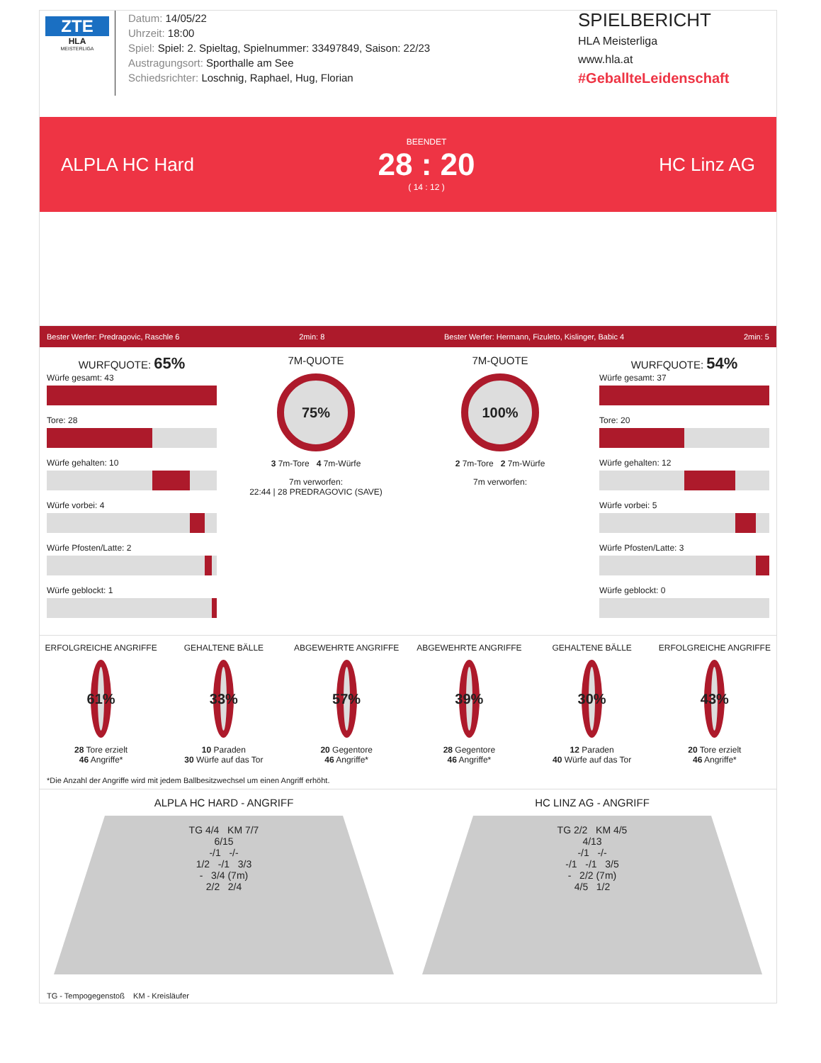ZTE
HLA
MEISTERLIGA
Datum: 14/05/22
Uhrzeit: 18:00
Spiel: Spiel: 2. Spieltag, Spielnummer: 33497849, Saison: 22/23
Austragungsort: Sporthalle am See
Schiedsrichter: Loschnig, Raphael, Hug, Florian
SPIELBERICHT
HLA Meisterliga
www.hla.at
#GeballteLeidenschaft
ALPLA HC Hard
BEENDET
28 : 20
( 14 : 12 )
HC Linz AG
Bester Werfer: Predragovic, Raschle 6 2min: 8 Bester Werfer: Hermann, Fizuleto, Kislinger, Babic 4 2min: 5
WURFQUOTE: 65%
Würfe gesamt: 43
Tore: 28
Würfe gehalten: 10
Würfe vorbei: 4
Würfe Pfosten/Latte: 2
Würfe geblockt: 1
7M-QUOTE
75%
3 7m-Tore 4 7m-Würfe
7m verworfen:
22:44 | 28 PREDRAGOVIC (SAVE)
7M-QUOTE
100%
2 7m-Tore 2 7m-Würfe
7m verworfen:
WURFQUOTE: 54%
Würfe gesamt: 37
Tore: 20
Würfe gehalten: 12
Würfe vorbei: 5
Würfe Pfosten/Latte: 3
Würfe geblockt: 0
ERFOLGREICHE ANGRIFFE
61%
28 Tore erzielt
46 Angriffe*
GEHALTENE BÄLLE
33%
10 Paraden
30 Würfe auf das Tor
ABGEWEHRTE ANGRIFFE
57%
20 Gegentore
46 Angriffe*
ABGEWEHRTE ANGRIFFE
39%
28 Gegentore
46 Angriffe*
GEHALTENE BÄLLE
30%
12 Paraden
40 Würfe auf das Tor
ERFOLGREICHE ANGRIFFE
43%
20 Tore erzielt
46 Angriffe*
*Die Anzahl der Angriffe wird mit jedem Ballbesitzwechsel um einen Angriff erhöht.
ALPLA HC HARD - ANGRIFF
TG 4/4 KM 7/7
6/15
-/1 -/-
1/2 -/1 3/3
- 3/4 (7m)
2/2 2/4
HC LINZ AG - ANGRIFF
TG 2/2 KM 4/5
4/13
-/1 -/-
-/1 -/1 3/5
- 2/2 (7m)
4/5 1/2
TG - Tempogegenstoß KM - Kreisläufer